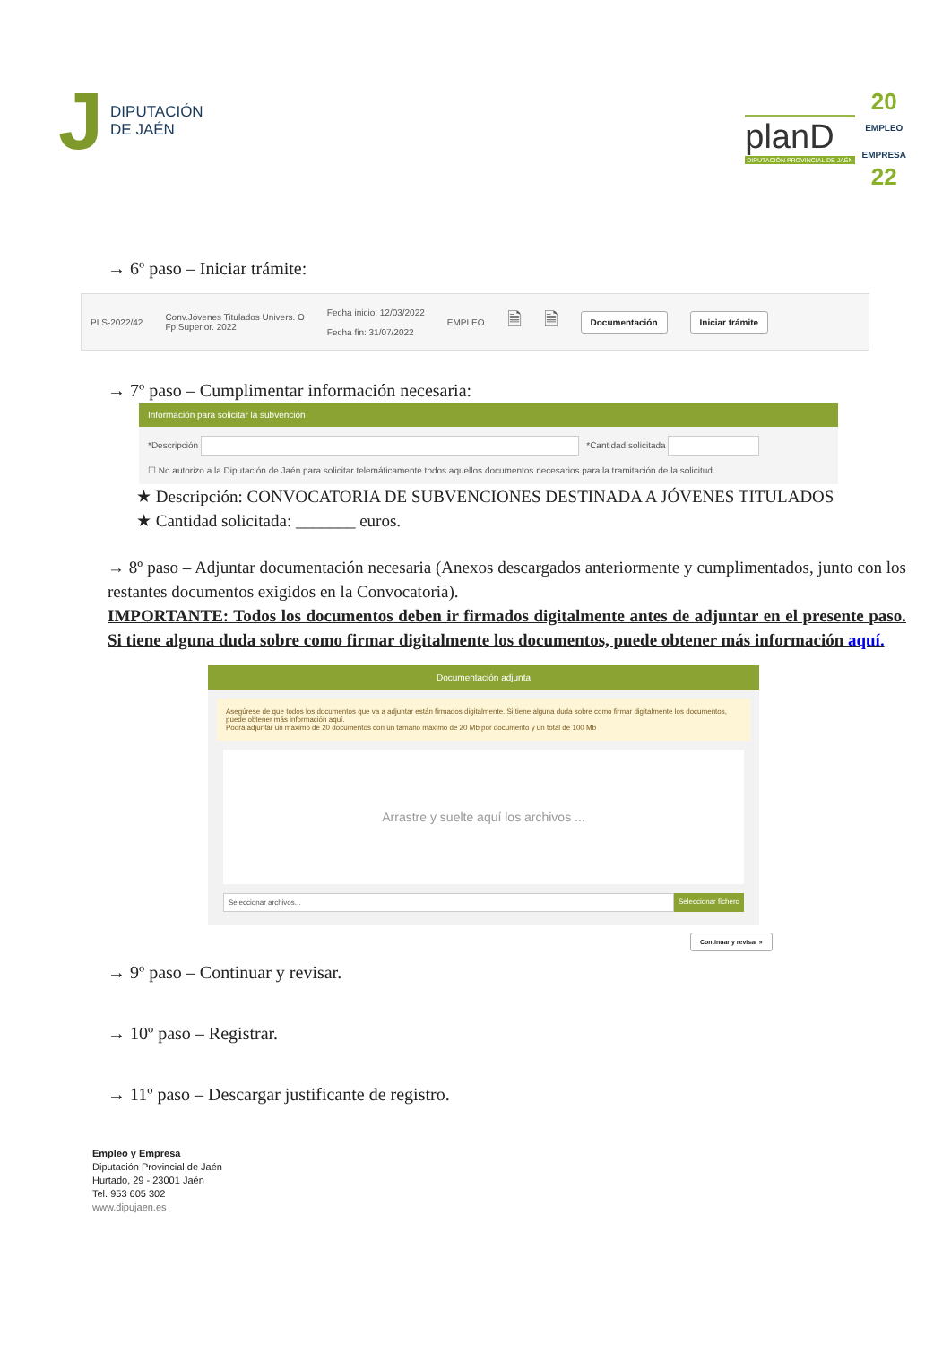J DIPUTACIÓN
DE JAÉN
planD
DIPUTACIÓN PROVINCIAL DE JAÉN
20
EMPLEO
EMPRESA
22
→ 6º paso – Iniciar trámite:
PLS-2022/42 Conv.Jóvenes Titulados Univers. O
Fp Superior. 2022 Fecha inicio: 12/03/2022
Fecha fin: 31/07/2022 EMPLEO 🗎 🗎 Documentación Iniciar trámite
→ 7º paso – Cumplimentar información necesaria:
Información para solicitar la subvención
*Descripción *Cantidad solicitada
☐ No autorizo a la Diputación de Jaén para solicitar telemáticamente todos aquellos documentos necesarios para la tramitación de la solicitud.
★ Descripción: CONVOCATORIA DE SUBVENCIONES DESTINADA A JÓVENES TITULADOS
★ Cantidad solicitada: _______ euros.
→ 8º paso – Adjuntar documentación necesaria (Anexos descargados anteriormente y cumplimentados, junto con los restantes documentos exigidos en la Convocatoria).
IMPORTANTE: Todos los documentos deben ir firmados digitalmente antes de adjuntar en el presente paso. Si tiene alguna duda sobre como firmar digitalmente los documentos, puede obtener más información aquí.
Documentación adjunta
Asegúrese de que todos los documentos que va a adjuntar están firmados digitalmente. Si tiene alguna duda sobre como firmar digitalmente los documentos, puede obtener más información aquí.
Podrá adjuntar un máximo de 20 documentos con un tamaño máximo de 20 Mb por documento y un total de 100 Mb
Arrastre y suelte aquí los archivos ...
Seleccionar archivos... Seleccionar fichero
Continuar y revisar »
→ 9º paso – Continuar y revisar.
→ 10º paso – Registrar.
→ 11º paso – Descargar justificante de registro.
Empleo y Empresa
Diputación Provincial de Jaén
Hurtado, 29 - 23001 Jaén
Tel. 953 605 302
www.dipujaen.es